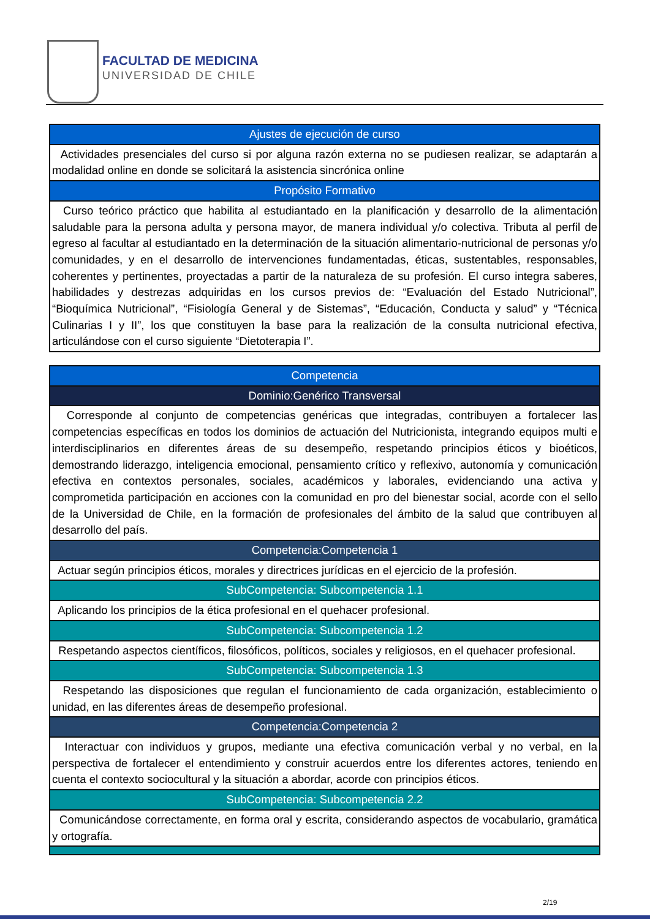FACULTAD DE MEDICINA
UNIVERSIDAD DE CHILE
| Ajustes de ejecución de curso |
| Actividades presenciales del curso si por alguna razón externa no se pudiesen realizar, se adaptarán a modalidad online en donde se solicitará la asistencia sincrónica online |
| Propósito Formativo |
| Curso teórico práctico que habilita al estudiantado en la planificación y desarrollo de la alimentación saludable para la persona adulta y persona mayor, de manera individual y/o colectiva. Tributa al perfil de egreso al facultar al estudiantado en la determinación de la situación alimentario-nutricional de personas y/o comunidades, y en el desarrollo de intervenciones fundamentadas, éticas, sustentables, responsables, coherentes y pertinentes, proyectadas a partir de la naturaleza de su profesión. El curso integra saberes, habilidades y destrezas adquiridas en los cursos previos de: “Evaluación del Estado Nutricional”, “Bioquímica Nutricional”, “Fisiología General y de Sistemas”, “Educación, Conducta y salud” y “Técnica Culinarias I y II”, los que constituyen la base para la realización de la consulta nutricional efectiva, articulándose con el curso siguiente “Dietoterapia I”. |
| Competencia |
| Dominio:Genérico Transversal |
| Corresponde al conjunto de competencias genéricas que integradas, contribuyen a fortalecer las competencias específicas en todos los dominios de actuación del Nutricionista, integrando equipos multi e interdisciplinarios en diferentes áreas de su desempeño, respetando principios éticos y bioéticos, demostrando liderazgo, inteligencia emocional, pensamiento crítico y reflexivo, autonomía y comunicación efectiva en contextos personales, sociales, académicos y laborales, evidenciando una activa y comprometida participación en acciones con la comunidad en pro del bienestar social, acorde con el sello de la Universidad de Chile, en la formación de profesionales del ámbito de la salud que contribuyen al desarrollo del país. |
| Competencia:Competencia 1 |
| Actuar según principios éticos, morales y directrices jurídicas en el ejercicio de la profesión. |
| SubCompetencia: Subcompetencia 1.1 |
| Aplicando los principios de la ética profesional en el quehacer profesional. |
| SubCompetencia: Subcompetencia 1.2 |
| Respetando aspectos científicos, filosóficos, políticos, sociales y religiosos, en el quehacer profesional. |
| SubCompetencia: Subcompetencia 1.3 |
| Respetando las disposiciones que regulan el funcionamiento de cada organización, establecimiento o unidad, en las diferentes áreas de desempeño profesional. |
| Competencia:Competencia 2 |
| Interactuar con individuos y grupos, mediante una efectiva comunicación verbal y no verbal, en la perspectiva de fortalecer el entendimiento y construir acuerdos entre los diferentes actores, teniendo en cuenta el contexto sociocultural y la situación a abordar, acorde con principios éticos. |
| SubCompetencia: Subcompetencia 2.2 |
| Comunicándose correctamente, en forma oral y escrita, considerando aspectos de vocabulario, gramática y ortografía. |
2/19